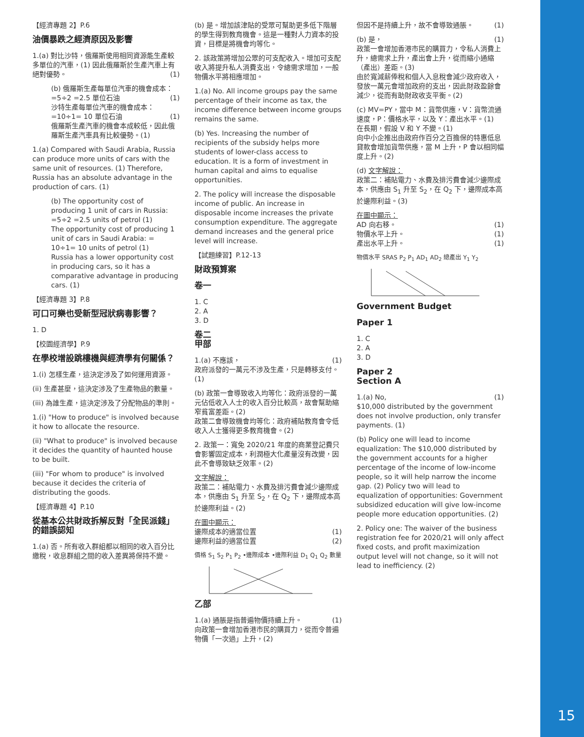15
【經濟專題 2】P.6
油價暴跌之經濟原因及影響
1.(a) 對比沙特，俄羅斯使用相同資源能生產較多單位的汽車，(1) 因此俄羅斯於生產汽車上有絕對優勢。 (1)
(b) 俄羅斯生產每單位汽車的機會成本：=5÷2 =2.5 單位石油 (1)
沙特生產每單位汽車的機會成本：=10÷1= 10 單位石油 (1)
俄羅斯生產汽車的機會本成較低，因此俄羅斯生產汽車具有比較優勢。(1)
1.(a) Compared with Saudi Arabia, Russia can produce more units of cars with the same unit of resources. (1) Therefore, Russia has an absolute advantage in the production of cars. (1)
(b) The opportunity cost of producing 1 unit of cars in Russia: =5÷2 =2.5 units of petrol (1)
The opportunity cost of producing 1 unit of cars in Saudi Arabia: = 10÷1= 10 units of petrol (1)
Russia has a lower opportunity cost in producing cars, so it has a comparative advantage in producing cars. (1)
【經濟專題 3】P.8
可口可樂也受新型冠狀病毒影響？
1. D
【校園經濟學】P.9
在學校增設跳樓機與經濟學有何關係？
1.(i) 怎樣生產，這決定涉及了如何運用資源。
(ii) 生產甚麼，這決定涉及了生產物品的數量。
(iii) 為誰生產，這決定涉及了分配物品的準則。
1.(i) "How to produce" is involved because it how to allocate the resource.
(ii) "What to produce" is involved because it decides the quantity of haunted house to be built.
(iii) "For whom to produce" is involved because it decides the criteria of distributing the goods.
【經濟專題 4】P.10
從基本公共財政拆解反對「全民派錢」的錯誤認知
1.(a) 否。所有收入群組都以相同的收入百分比繳稅，收息群組之間的收入差異將保持不變。
(b) 是。增加該津貼的受眾可幫助更多低下階層的學生得到教育機會。這是一種對人力資本的投資，目標是將機會均等化。
2. 該政策將增加公眾的可支配收入。增加可支配收入將提升私人消費支出，令總需求增加，一般物價水平將相應增加。
1.(a) No. All income groups pay the same percentage of their income as tax, the income difference between income groups remains the same.
(b) Yes. Increasing the number of recipients of the subsidy helps more students of lower-class access to education. It is a form of investment in human capital and aims to equalise opportunities.
2. The policy will increase the disposable income of public. An increase in disposable income increases the private consumption expenditure. The aggregate demand increases and the general price level will increase.
【試題練習】P.12-13
財政預算案
卷一
1. C
2. A
3. D
卷二
甲部
1.(a) 不應該， (1)
政府派發的一萬元不涉及生產，只是轉移支付。(1)
(b) 政策一會導致收入均等化：政府派發的一萬元佔低收入人士的收入百分比較高，故會幫助縮窄貧富差距。(2)
政策二會導致機會均等化：政府補貼教育會令低收入人士獲得更多教育機會。(2)
2. 政策一：寬免 2020/21 年度的商業登記費只會影響固定成本，利潤極大化產量沒有改變，因此不會導致缺乏效率。(2)
文字解說：
政策二：補貼電力、水費及排污費會減少邊際成本，供應由 S<sub>1</sub> 升至 S<sub>2</sub>，在 Q<sub>2</sub> 下，邊際成本高於邊際利益。(2)
在圖中顯示：
邊際成本的適當位置 (1)
邊際利益的適當位置 (2)
價格 S<sub>1</sub> S<sub>2</sub> P<sub>1</sub> P<sub>2</sub> •邊際成本 •邊際利益 D<sub>1</sub> Q<sub>1</sub> Q<sub>2</sub> 數量
乙部
1.(a) 通脹是指普遍物價持續上升。 (1)
向政策一會增加香港市民的購買力，從而令普遍物價「一次過」上升，(2)
但因不是持續上升，故不會導致通脹。 (1)
(b) 是， (1)
政策一會增加香港市民的購買力，令私人消費上升，總需求上升，產出會上升，從而縮小通縮（產出）差距。(3)
由於寬減薪俸稅和個人入息稅會減少政府收入，發放一萬元會增加政府的支出，因此財政盈餘會減少，從而有助財政收支平衡。(2)
(c) MV=PY，當中 M：貨幣供應，V：貨幣流通速度，P：價格水平，以及 Y：產出水平。(1)
在長期，假設 V 和 Y 不變。(1)
向中小企推出由政府作百分之百擔保的特惠低息貸款會增加貨幣供應，當 M 上升，P 會以相同幅度上升。(2)
(d) 文字解說：
政策二：補貼電力、水費及排污費會減少邊際成本，供應由 S<sub>1</sub> 升至 S<sub>2</sub>，在 Q<sub>2</sub> 下，邊際成本高於邊際利益。(3)
在圖中顯示：
AD 向右移。 (1)
物價水平上升。 (1)
產出水平上升。 (1)
物價水平 SRAS P<sub>2</sub> P<sub>1</sub> AD<sub>1</sub> AD<sub>2</sub> 總產出 Y<sub>1</sub> Y<sub>2</sub>
Government Budget
Paper 1
1. C
2. A
3. D
Paper 2
Section A
1.(a) No, (1)
$10,000 distributed by the government does not involve production, only transfer payments. (1)
(b) Policy one will lead to income equalization: The $10,000 distributed by the government accounts for a higher percentage of the income of low-income people, so it will help narrow the income gap. (2) Policy two will lead to equalization of opportunities: Government subsidized education will give low-income people more education opportunities. (2)
2. Policy one: The waiver of the business registration fee for 2020/21 will only affect fixed costs, and profit maximization output level will not change, so it will not lead to inefficiency. (2)